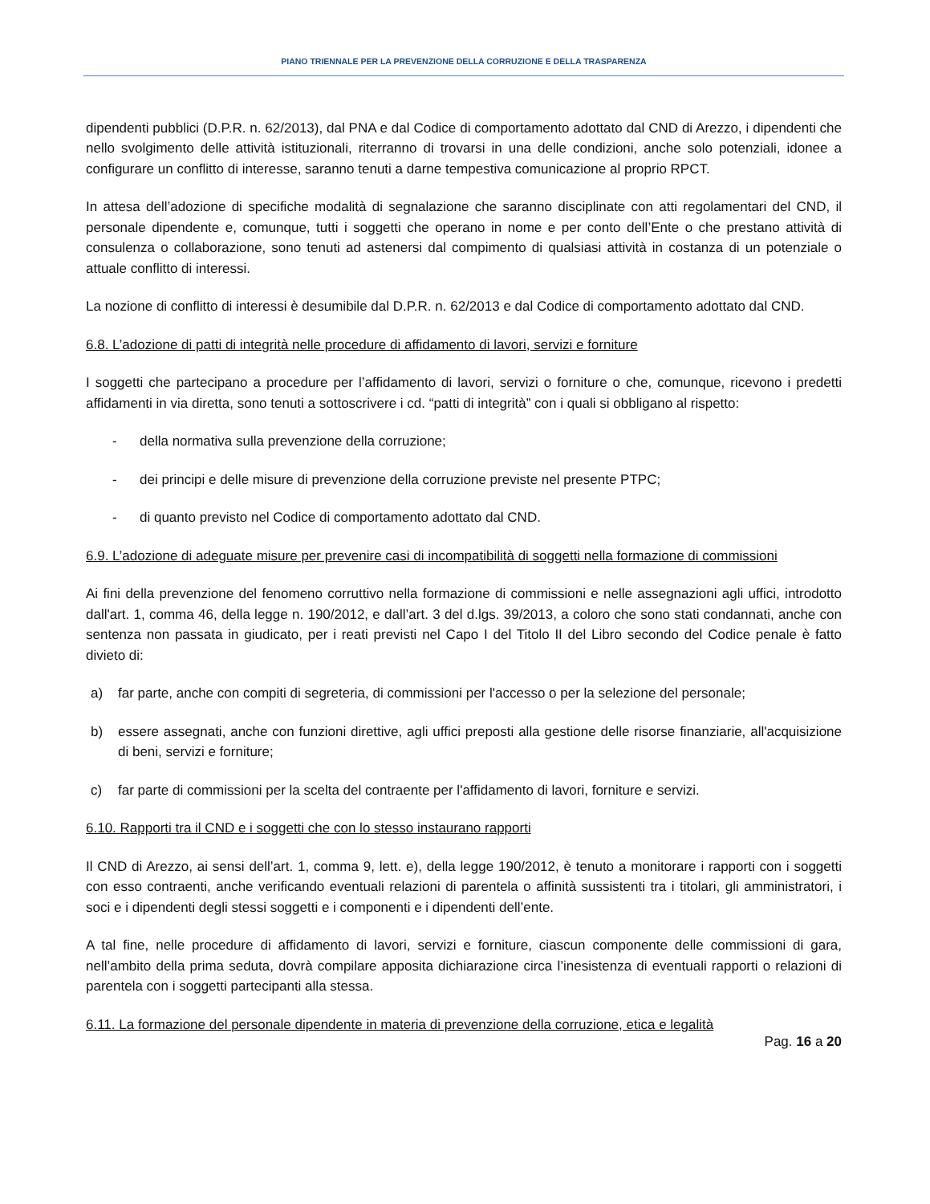PIANO TRIENNALE PER LA PREVENZIONE DELLA CORRUZIONE E DELLA TRASPARENZA
dipendenti pubblici (D.P.R. n. 62/2013), dal PNA e dal Codice di comportamento adottato dal CND di Arezzo, i dipendenti che nello svolgimento delle attività istituzionali, riterranno di trovarsi in una delle condizioni, anche solo potenziali, idonee a configurare un conflitto di interesse, saranno tenuti a darne tempestiva comunicazione al proprio RPCT.
In attesa dell’adozione di specifiche modalità di segnalazione che saranno disciplinate con atti regolamentari del CND, il personale dipendente e, comunque, tutti i soggetti che operano in nome e per conto dell’Ente o che prestano attività di consulenza o collaborazione, sono tenuti ad astenersi dal compimento di qualsiasi attività in costanza di un potenziale o attuale conflitto di interessi.
La nozione di conflitto di interessi è desumibile dal D.P.R. n. 62/2013 e dal Codice di comportamento adottato dal CND.
6.8. L’adozione di patti di integrità nelle procedure di affidamento di lavori, servizi e forniture
I soggetti che partecipano a procedure per l’affidamento di lavori, servizi o forniture o che, comunque, ricevono i predetti affidamenti in via diretta, sono tenuti a sottoscrivere i cd. “patti di integrità” con i quali si obbligano al rispetto:
- della normativa sulla prevenzione della corruzione;
- dei principi e delle misure di prevenzione della corruzione previste nel presente PTPC;
- di quanto previsto nel Codice di comportamento adottato dal CND.
6.9. L’adozione di adeguate misure per prevenire casi di incompatibilità di soggetti nella formazione di commissioni
Ai fini della prevenzione del fenomeno corruttivo nella formazione di commissioni e nelle assegnazioni agli uffici, introdotto dall'art. 1, comma 46, della legge n. 190/2012, e dall’art. 3 del d.lgs. 39/2013, a coloro che sono stati condannati, anche con sentenza non passata in giudicato, per i reati previsti nel Capo I del Titolo II del Libro secondo del Codice penale è fatto divieto di:
a) far parte, anche con compiti di segreteria, di commissioni per l'accesso o per la selezione del personale;
b) essere assegnati, anche con funzioni direttive, agli uffici preposti alla gestione delle risorse finanziarie, all'acquisizione di beni, servizi e forniture;
c) far parte di commissioni per la scelta del contraente per l'affidamento di lavori, forniture e servizi.
6.10. Rapporti tra il CND e i soggetti che con lo stesso instaurano rapporti
Il CND di Arezzo, ai sensi dell’art. 1, comma 9, lett. e), della legge 190/2012, è tenuto a monitorare i rapporti con i soggetti con esso contraenti, anche verificando eventuali relazioni di parentela o affinità sussistenti tra i titolari, gli amministratori, i soci e i dipendenti degli stessi soggetti e i componenti e i dipendenti dell’ente.
A tal fine, nelle procedure di affidamento di lavori, servizi e forniture, ciascun componente delle commissioni di gara, nell’ambito della prima seduta, dovrà compilare apposita dichiarazione circa l’inesistenza di eventuali rapporti o relazioni di parentela con i soggetti partecipanti alla stessa.
6.11. La formazione del personale dipendente in materia di prevenzione della corruzione, etica e legalità
Pag. 16 a 20